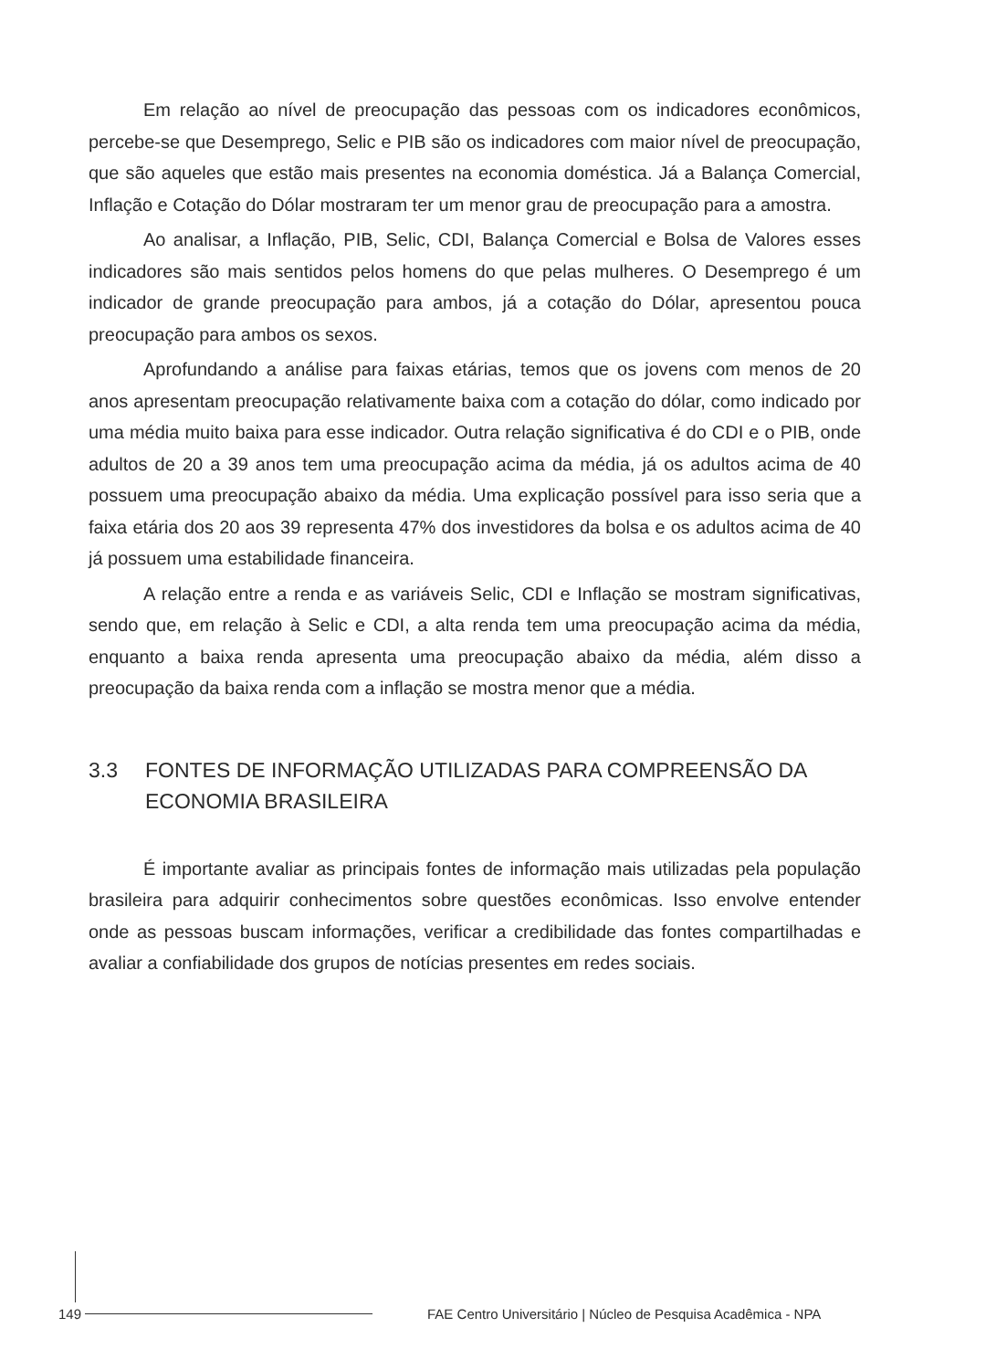Em relação ao nível de preocupação das pessoas com os indicadores econômicos, percebe-se que Desemprego, Selic e PIB são os indicadores com maior nível de preocupação, que são aqueles que estão mais presentes na economia doméstica. Já a Balança Comercial, Inflação e Cotação do Dólar mostraram ter um menor grau de preocupação para a amostra.
Ao analisar, a Inflação, PIB, Selic, CDI, Balança Comercial e Bolsa de Valores esses indicadores são mais sentidos pelos homens do que pelas mulheres. O Desemprego é um indicador de grande preocupação para ambos, já a cotação do Dólar, apresentou pouca preocupação para ambos os sexos.
Aprofundando a análise para faixas etárias, temos que os jovens com menos de 20 anos apresentam preocupação relativamente baixa com a cotação do dólar, como indicado por uma média muito baixa para esse indicador. Outra relação significativa é do CDI e o PIB, onde adultos de 20 a 39 anos tem uma preocupação acima da média, já os adultos acima de 40 possuem uma preocupação abaixo da média. Uma explicação possível para isso seria que a faixa etária dos 20 aos 39 representa 47% dos investidores da bolsa e os adultos acima de 40 já possuem uma estabilidade financeira.
A relação entre a renda e as variáveis Selic, CDI e Inflação se mostram significativas, sendo que, em relação à Selic e CDI, a alta renda tem uma preocupação acima da média, enquanto a baixa renda apresenta uma preocupação abaixo da média, além disso a preocupação da baixa renda com a inflação se mostra menor que a média.
3.3 FONTES DE INFORMAÇÃO UTILIZADAS PARA COMPREENSÃO DA ECONOMIA BRASILEIRA
É importante avaliar as principais fontes de informação mais utilizadas pela população brasileira para adquirir conhecimentos sobre questões econômicas. Isso envolve entender onde as pessoas buscam informações, verificar a credibilidade das fontes compartilhadas e avaliar a confiabilidade dos grupos de notícias presentes em redes sociais.
149
FAE Centro Universitário | Núcleo de Pesquisa Acadêmica - NPA